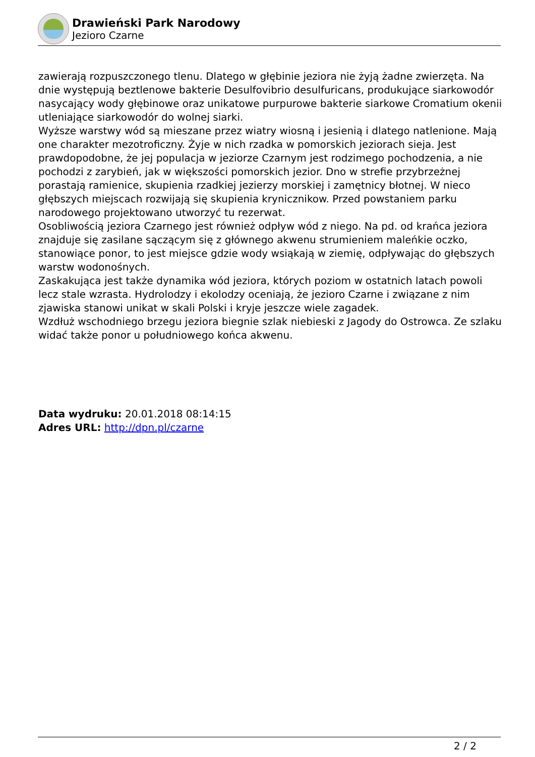Drawieński Park Narodowy
Jezioro Czarne
zawierają rozpuszczonego tlenu. Dlatego w głębinie jeziora nie żyją żadne zwierzęta. Na dnie występują beztlenowe bakterie Desulfovibrio desulfuricans, produkujące siarkowodór nasycający wody głębinowe oraz unikatowe purpurowe bakterie siarkowe Cromatium okenii utleniające siarkowodór do wolnej siarki.
Wyższe warstwy wód są mieszane przez wiatry wiosną i jesienią i dlatego natlenione. Mają one charakter mezotroficzny. Żyje w nich rzadka w pomorskich jeziorach sieja. Jest prawdopodobne, że jej populacja w jeziorze Czarnym jest rodzimego pochodzenia, a nie pochodzi z zarybień, jak w większości pomorskich jezior. Dno w strefie przybrzeżnej porastają ramienice, skupienia rzadkiej jezierzy morskiej i zamętnicy błotnej. W nieco głębszych miejscach rozwijają się skupienia krynicznikow. Przed powstaniem parku narodowego projektowano utworzyć tu rezerwat.
Osobliwością jeziora Czarnego jest również odpływ wód z niego. Na pd. od krańca jeziora znajduje się zasilane sączącym się z głównego akwenu strumieniem maleńkie oczko, stanowiące ponor, to jest miejsce gdzie wody wsiąkają w ziemię, odpływając do głębszych warstw wodonośnych.
Zaskakująca jest także dynamika wód jeziora, których poziom w ostatnich latach powoli lecz stale wzrasta. Hydrolodzy i ekolodzy oceniają, że jezioro Czarne i związane z nim zjawiska stanowi unikat w skali Polski i kryje jeszcze wiele zagadek.
Wzdłuż wschodniego brzegu jeziora biegnie szlak niebieski z Jagody do Ostrowca. Ze szlaku widać także ponor u południowego końca akwenu.
Data wydruku: 20.01.2018 08:14:15
Adres URL: http://dpn.pl/czarne
2 / 2